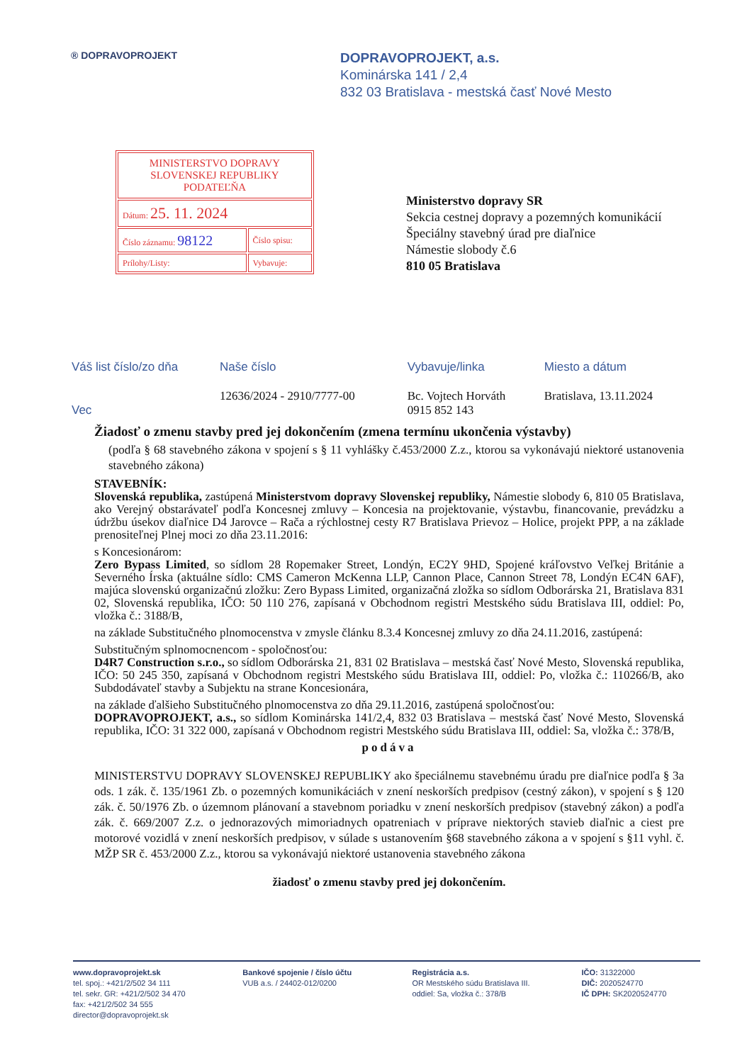® DOPRAVOPROJEKT
DOPRAVOPROJEKT, a.s.
Kominárska 141 / 2,4
832 03 Bratislava - mestská časť Nové Mesto
| MINISTERSTVO DOPRAVY SLOVENSKEJ REPUBLIKY PODATEĽŇA | |
| Dátum: 25. 11. 2024 | |
| Číslo záznamu: 98122 | Číslo spisu: |
| Prílohy/Listy: | Vybavuje: |
Ministerstvo dopravy SR
Sekcia cestnej dopravy a pozemných komunikácií
Špeciálny stavebný úrad pre diaľnice
Námestie slobody č.6
810 05 Bratislava
| Váš list číslo/zo dňa | Naše číslo | Vybavuje/linka | Miesto a dátum |
| --- | --- | --- | --- |
| Vec | 12636/2024 - 2910/7777-00 | Bc. Vojtech Horváth 0915 852 143 | Bratislava, 13.11.2024 |
Žiadosť o zmenu stavby pred jej dokončením (zmena termínu ukončenia výstavby)
(podľa § 68 stavebného zákona v spojení s § 11 vyhlášky č.453/2000 Z.z., ktorou sa vykonávajú niektoré ustanovenia stavebného zákona)
STAVEBNÍK:
Slovenská republika, zastúpená Ministerstvom dopravy Slovenskej republiky, Námestie slobody 6, 810 05 Bratislava, ako Verejný obstarávateľ podľa Koncesnej zmluvy – Koncesia na projektovanie, výstavbu, financovanie, prevádzku a údržbu úsekov diaľnice D4 Jarovce – Rača a rýchlostnej cesty R7 Bratislava Prievoz – Holice, projekt PPP, a na základe prenositeľnej Plnej moci zo dňa 23.11.2016:
s Koncesionárom:
Zero Bypass Limited, so sídlom 28 Ropemaker Street, Londýn, EC2Y 9HD, Spojené kráľovstvo Veľkej Británie a Severného Írska (aktuálne sídlo: CMS Cameron McKenna LLP, Cannon Place, Cannon Street 78, Londýn EC4N 6AF), majúca slovenskú organizačnú zložku: Zero Bypass Limited, organizačná zložka so sídlom Odborárska 21, Bratislava 831 02, Slovenská republika, IČO: 50 110 276, zapísaná v Obchodnom registri Mestského súdu Bratislava III, oddiel: Po, vložka č.: 3188/B,
na základe Substitučného plnomocenstva v zmysle článku 8.3.4 Koncesnej zmluvy zo dňa 24.11.2016, zastúpená:
Substitučným splnomocnencom - spoločnosťou:
D4R7 Construction s.r.o., so sídlom Odborárska 21, 831 02 Bratislava – mestská časť Nové Mesto, Slovenská republika, IČO: 50 245 350, zapísaná v Obchodnom registri Mestského súdu Bratislava III, oddiel: Po, vložka č.: 110266/B, ako Subdodávateľ stavby a Subjektu na strane Koncesionára,
na základe ďalšieho Substitučného plnomocenstva zo dňa 29.11.2016, zastúpená spoločnosťou:
DOPRAVOPROJEKT, a.s., so sídlom Kominárska 141/2,4, 832 03 Bratislava – mestská časť Nové Mesto, Slovenská republika, IČO: 31 322 000, zapísaná v Obchodnom registri Mestského súdu Bratislava III, oddiel: Sa, vložka č.: 378/B,
podáva
MINISTERSTVU DOPRAVY SLOVENSKEJ REPUBLIKY ako špeciálnemu stavebnému úradu pre diaľnice podľa § 3a ods. 1 zák. č. 135/1961 Zb. o pozemných komunikáciách v znení neskorších predpisov (cestný zákon), v spojení s § 120 zák. č. 50/1976 Zb. o územnom plánovaní a stavebnom poriadku v znení neskorších predpisov (stavebný zákon) a podľa zák. č. 669/2007 Z.z. o jednorazových mimoriadnych opatreniach v príprave niektorých stavieb diaľnic a ciest pre motorové vozidlá v znení neskorších predpisov, v súlade s ustanovením §68 stavebného zákona a v spojení s §11 vyhl. č. MŽP SR č. 453/2000 Z.z., ktorou sa vykonávajú niektoré ustanovenia stavebného zákona
žiadosť o zmenu stavby pred jej dokončením.
www.dopravoprojekt.sk
tel. spoj.: +421/2/502 34 111
tel. sekr. GR: +421/2/502 34 470
fax: +421/2/502 34 555
director@dopravoprojekt.sk
Bankové spojenie / číslo účtu
VUB a.s. / 24402-012/0200
Registrácia a.s.
OR Mestského súdu Bratislava III.
oddiel: Sa, vložka č.: 378/B
IČO: 31322000
DIČ: 2020524770
IČ DPH: SK2020524770